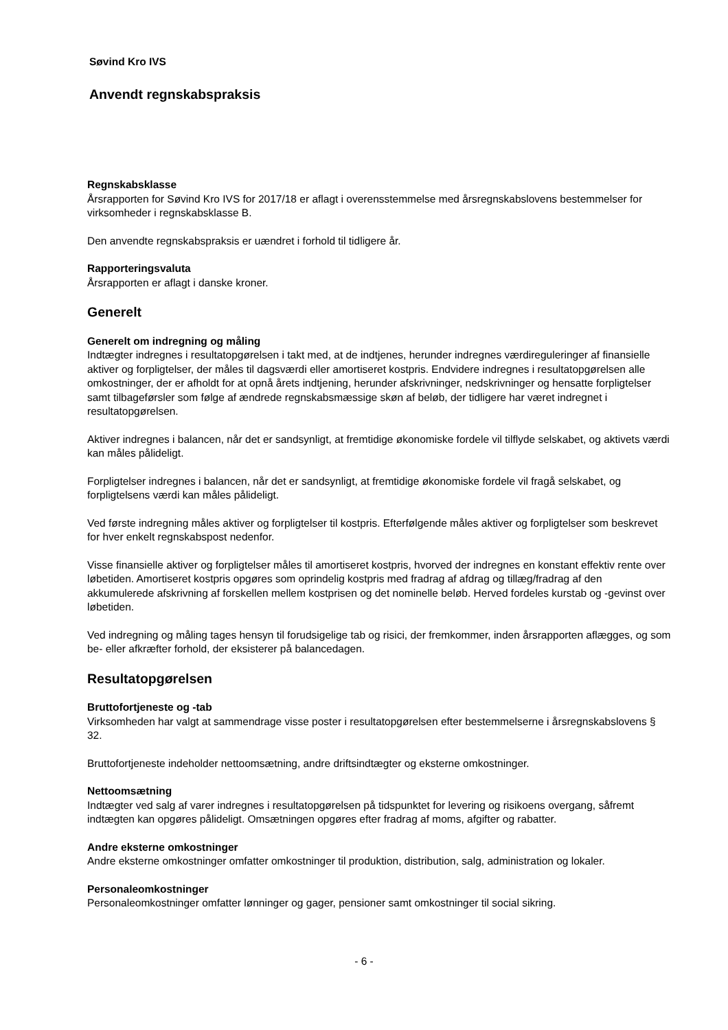Søvind Kro IVS
Anvendt regnskabspraksis
Regnskabsklasse
Årsrapporten for Søvind Kro IVS for 2017/18 er aflagt i overensstemmelse med årsregnskabslovens bestemmelser for virksomheder i regnskabsklasse B.
Den anvendte regnskabspraksis er uændret i forhold til tidligere år.
Rapporteringsvaluta
Årsrapporten er aflagt i danske kroner.
Generelt
Generelt om indregning og måling
Indtægter indregnes i resultatopgørelsen i takt med, at de indtjenes, herunder indregnes værdireguleringer af finansielle aktiver og forpligtelser, der måles til dagsværdi eller amortiseret kostpris. Endvidere indregnes i resultatopgørelsen alle omkostninger, der er afholdt for at opnå årets indtjening, herunder afskrivninger, nedskrivninger og hensatte forpligtelser samt tilbageførsler som følge af ændrede regnskabsmæssige skøn af beløb, der tidligere har været indregnet i resultatopgørelsen.
Aktiver indregnes i balancen, når det er sandsynligt, at fremtidige økonomiske fordele vil tilflyde selskabet, og aktivets værdi kan måles pålideligt.
Forpligtelser indregnes i balancen, når det er sandsynligt, at fremtidige økonomiske fordele vil fragå selskabet, og forpligtelsens værdi kan måles pålideligt.
Ved første indregning måles aktiver og forpligtelser til kostpris. Efterfølgende måles aktiver og forpligtelser som beskrevet for hver enkelt regnskabspost nedenfor.
Visse finansielle aktiver og forpligtelser måles til amortiseret kostpris, hvorved der indregnes en konstant effektiv rente over løbetiden. Amortiseret kostpris opgøres som oprindelig kostpris med fradrag af afdrag og tillæg/fradrag af den akkumulerede afskrivning af forskellen mellem kostprisen og det nominelle beløb. Herved fordeles kurstab og -gevinst over løbetiden.
Ved indregning og måling tages hensyn til forudsigelige tab og risici, der fremkommer, inden årsrapporten aflægges, og som be- eller afkræfter forhold, der eksisterer på balancedagen.
Resultatopgørelsen
Bruttofortjeneste og -tab
Virksomheden har valgt at sammendrage visse poster i resultatopgørelsen efter bestemmelserne i årsregnskabslovens § 32.
Bruttofortjeneste indeholder nettoomsætning, andre driftsindtægter og eksterne omkostninger.
Nettoomsætning
Indtægter ved salg af varer indregnes i resultatopgørelsen på tidspunktet for levering og risikoens overgang, såfremt indtægten kan opgøres pålideligt. Omsætningen opgøres efter fradrag af moms, afgifter og rabatter.
Andre eksterne omkostninger
Andre eksterne omkostninger omfatter omkostninger til produktion, distribution, salg, administration og lokaler.
Personaleomkostninger
Personaleomkostninger omfatter lønninger og gager, pensioner samt omkostninger til social sikring.
- 6 -